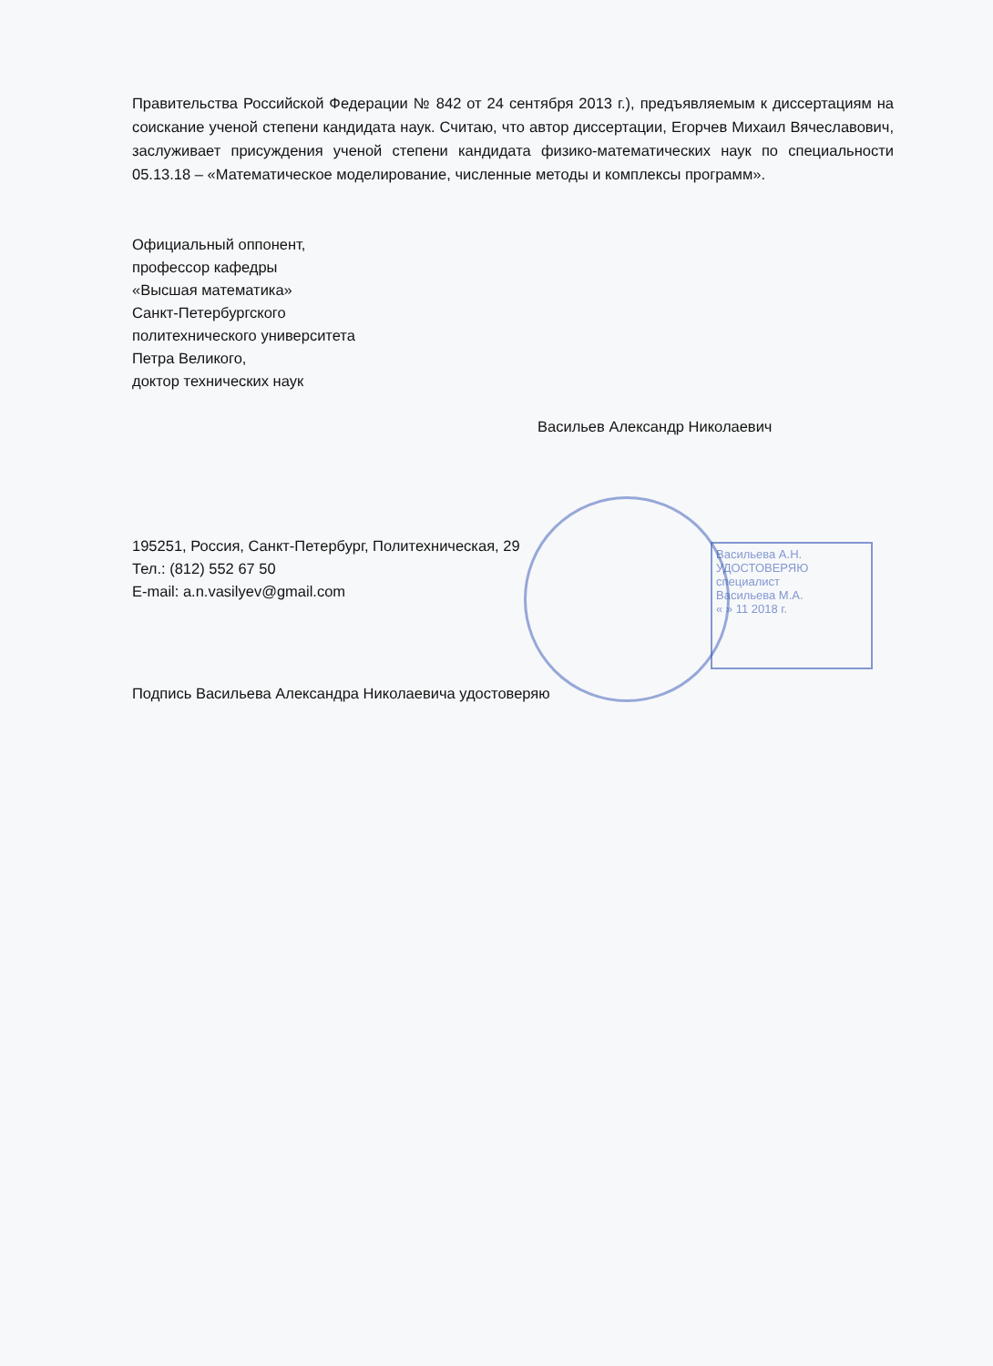Васильева А.Н.
УДОСТОВЕРЯЮ
специалист
Васильева М.А.
« » 11 2018 г.
Правительства Российской Федерации № 842 от 24 сентября 2013 г.), предъявляемым к диссертациям на соискание ученой степени кандидата наук. Считаю, что автор диссертации, Егорчев Михаил Вячеславович, заслуживает присуждения ученой степени кандидата физико-математических наук по специальности 05.13.18 – «Математическое моделирование, численные методы и комплексы программ».
Официальный оппонент,
профессор кафедры
«Высшая математика»
Санкт-Петербургского
политехнического университета
Петра Великого,
доктор технических наук
Васильев Александр Николаевич
195251, Россия, Санкт-Петербург, Политехническая, 29
Тел.: (812) 552 67 50
E-mail: a.n.vasilyev@gmail.com
Подпись Васильева Александра Николаевича удостоверяю